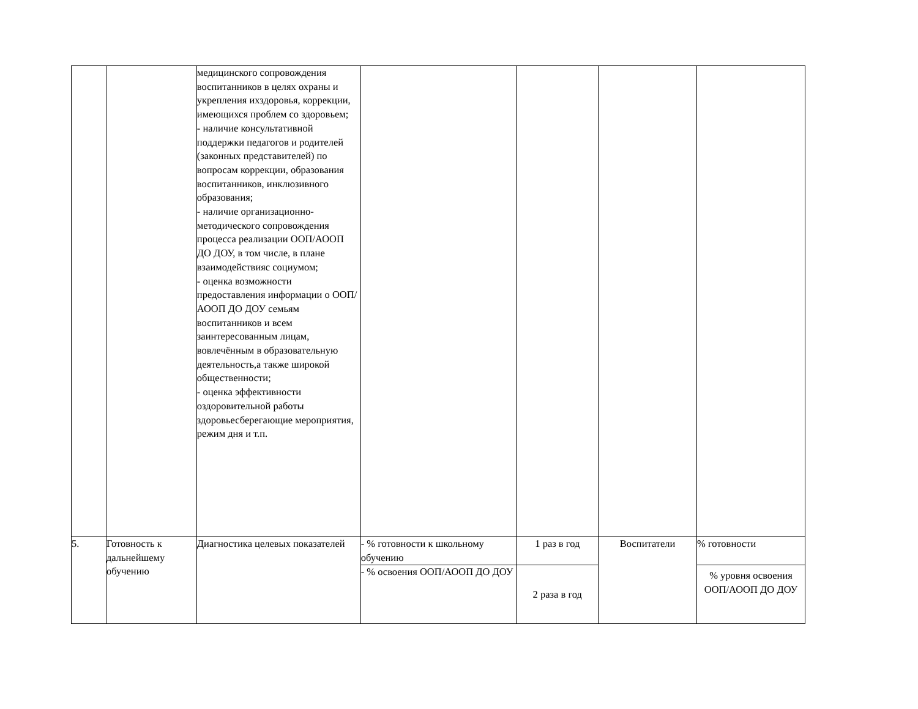| | | медицинского сопровождения воспитанников в целях охраны и укрепления ихздоровья, коррекции, имеющихся проблем со здоровьем; - наличие консультативной поддержки педагогов и родителей (законных представителей) по вопросам коррекции, образования воспитанников, инклюзивного образования; - наличие организационно-методического сопровождения процесса реализации ООП/АООП ДО ДОУ, в том числе, в плане взаимодействияс социумом; - оценка возможности предоставления информации о ООП/АООП ДО ДОУ семьям воспитанников и всем заинтересованным лицам, вовлечённым в образовательную деятельность,а также широкой общественности; - оценка эффективности оздоровительной работы здоровьесберегающие мероприятия, режим дня и т.п. | | | | |
| 5. | Готовность к дальнейшему обучению | Диагностика целевых показателей | - % готовности к школьному обучению | 1 раз в год | Воспитатели | % готовности |
| | | | - % освоения ООП/АООП ДО ДОУ | 2 раза в год | | % уровня освоения ООП/АООП ДО ДОУ |